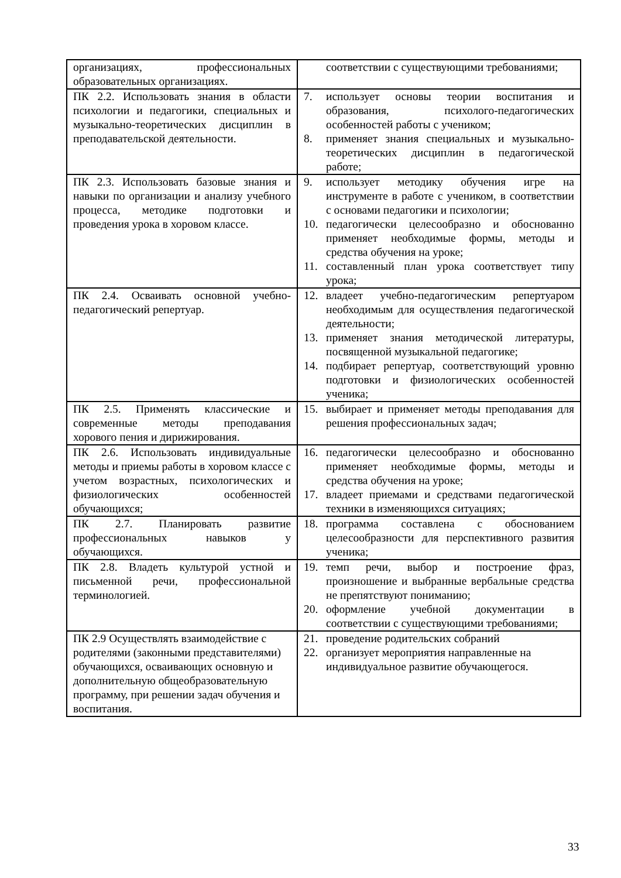| организациях, профессиональных образовательных организациях. | соответствии с существующими требованиями; |
| ПК 2.2. Использовать знания в области психологии и педагогики, специальных и музыкально-теоретических дисциплин в преподавательской деятельности. | 7. использует основы теории воспитания и образования, психолого-педагогических особенностей работы с учеником; 8. применяет знания специальных и музыкально- теоретических дисциплин в педагогической работе; |
| ПК 2.3. Использовать базовые знания и навыки по организации и анализу учебного процесса, методике подготовки и проведения урока в хоровом классе. | 9. использует методику обучения игре на инструменте в работе с учеником, в соответствии с основами педагогики и психологии; 10. педагогически целесообразно и обоснованно применяет необходимые формы, методы и средства обучения на уроке; 11. составленный план урока соответствует типу урока; |
| ПК 2.4. Осваивать основной учебно-педагогический репертуар. | 12. владеет учебно-педагогическим репертуаром необходимым для осуществления педагогической деятельности; 13. применяет знания методической литературы, посвященной музыкальной педагогике; 14. подбирает репертуар, соответствующий уровню подготовки и физиологических особенностей ученика; |
| ПК 2.5. Применять классические и современные методы преподавания хорового пения и дирижирования. | 15. выбирает и применяет методы преподавания для решения профессиональных задач; |
| ПК 2.6. Использовать индивидуальные методы и приемы работы в хоровом классе с учетом возрастных, психологических и физиологических особенностей обучающихся; | 16. педагогически целесообразно и обоснованно применяет необходимые формы, методы и средства обучения на уроке; 17. владеет приемами и средствами педагогической техники в изменяющихся ситуациях; |
| ПК 2.7. Планировать развитие профессиональных навыков у обучающихся. | 18. программа составлена с обоснованием целесообразности для перспективного развития ученика; |
| ПК 2.8. Владеть культурой устной и письменной речи, профессиональной терминологией. | 19. темп речи, выбор и построение фраз, произношение и выбранные вербальные средства не препятствуют пониманию; 20. оформление учебной документации в соответствии с существующими требованиями; |
| ПК 2.9 Осуществлять взаимодействие с родителями (законными представителями) обучающихся, осваивающих основную и дополнительную общеобразовательную программу, при решении задач обучения и воспитания. | 21. проведение родительских собраний 22. организует мероприятия направленные на индивидуальное развитие обучающегося. |
33